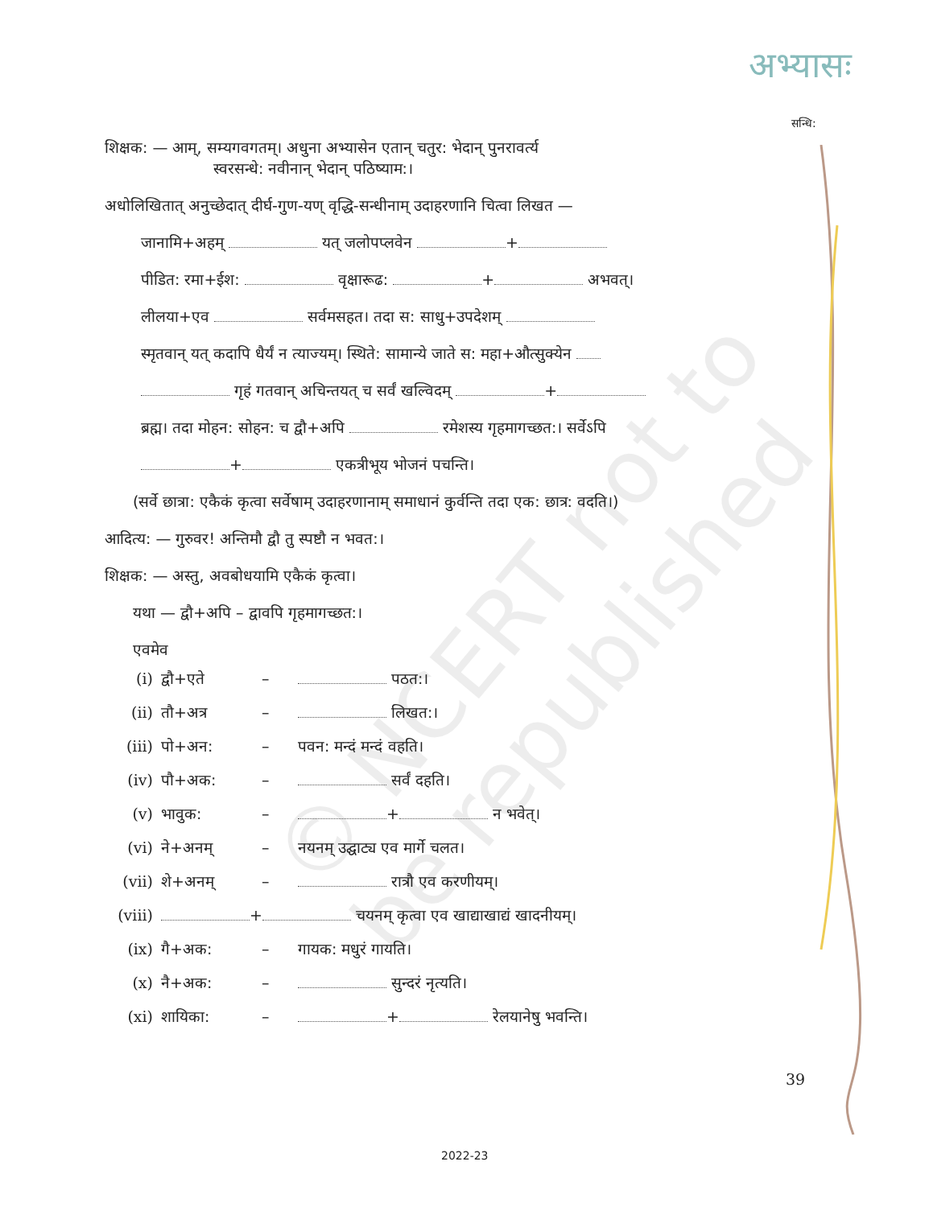अभ्यासः
सन्धि:
© NCERT not to be republished
शिक्षक: — आम्, सम्यगवगतम्। अधुना अभ्यासेन एतान् चतुर: भेदान् पुनरावर्त्य
स्वरसन्धे: नवीनान् भेदान् पठिष्याम:।
अधोलिखितात् अनुच्छेदात् दीर्घ-गुण-यण् वृद्धि-सन्धीनाम् उदाहरणानि चित्वा लिखत —
जानामि+अहम् यत् जलोपप्लवेन +
पीडित: रमा+ईश: वृक्षारूढ: + अभवत्।
लीलया+एव सर्वमसहत। तदा स: साधु+उपदेशम्
स्मृतवान् यत् कदापि धैर्यं न त्याज्यम्। स्थिते: सामान्ये जाते स: महा+औत्सुक्येन
गृहं गतवान् अचिन्तयत् च सर्वं खल्विदम् +
ब्रह्म। तदा मोहन: सोहन: च द्वौ+अपि रमेशस्य गृहमागच्छत:। सर्वेऽपि
+ एकत्रीभूय भोजनं पचन्ति।
(सर्वे छात्रा: एकैकं कृत्वा सर्वेषाम् उदाहरणानाम् समाधानं कुर्वन्ति तदा एक: छात्र: वदति।)
आदित्य: — गुरुवर! अन्तिमौ द्वौ तु स्पष्टौ न भवत:।
शिक्षक: — अस्तु, अवबोधयामि एकैकं कृत्वा।
यथा — द्वौ+अपि – द्वावपि गृहमागच्छत:।
एवमेव
(i) द्वौ+एते – पठत:।
(ii) तौ+अत्र – लिखत:।
(iii) पो+अन: – पवन: मन्दं मन्दं वहति।
(iv) पौ+अक: – सर्वं दहति।
(v) भावुक: – + न भवेत्।
(vi) ने+अनम् – नयनम् उद्घाट्य एव मार्गे चलत।
(vii) शे+अनम् – रात्रौ एव करणीयम्।
(viii) + चयनम् कृत्वा एव खाद्याखाद्यं खादनीयम्।
(ix) गै+अक: – गायक: मधुरं गायति।
(x) नै+अक: – सुन्दरं नृत्यति।
(xi) शायिका: – + रेलयानेषु भवन्ति।
39
2022-23